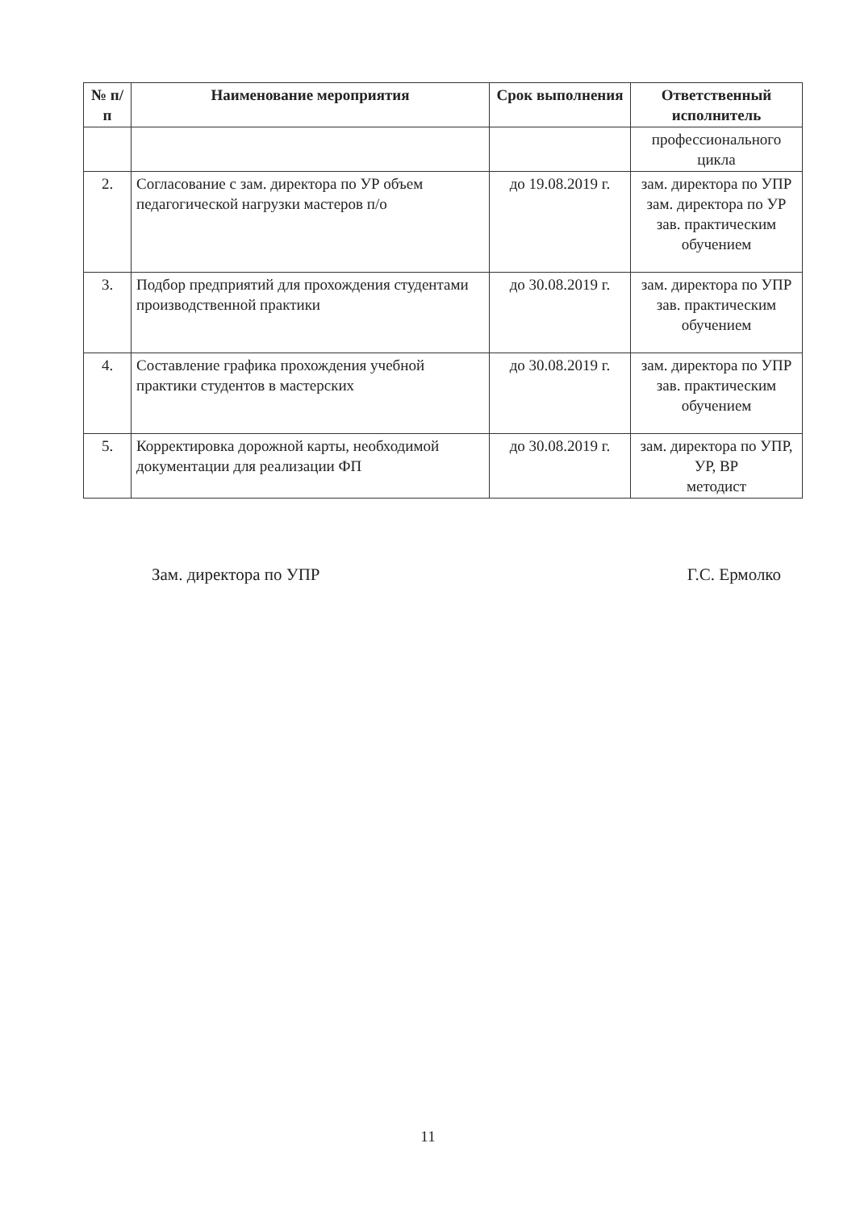| № п/п | Наименование мероприятия | Срок выполнения | Ответственный исполнитель |
| --- | --- | --- | --- |
| | | | профессионального цикла |
| 2. | Согласование с зам. директора по УР объем педагогической нагрузки мастеров п/о | до 19.08.2019 г. | зам. директора по УПР зам. директора по УР зав. практическим обучением |
| 3. | Подбор предприятий для прохождения студентами производственной практики | до 30.08.2019 г. | зам. директора по УПР зав. практическим обучением |
| 4. | Составление графика прохождения учебной практики студентов в мастерских | до 30.08.2019 г. | зам. директора по УПР зав. практическим обучением |
| 5. | Корректировка дорожной карты, необходимой документации для реализации ФП | до 30.08.2019 г. | зам. директора по УПР, УР, ВР методист |
Зам. директора по УПР Г.С. Ермолко
11